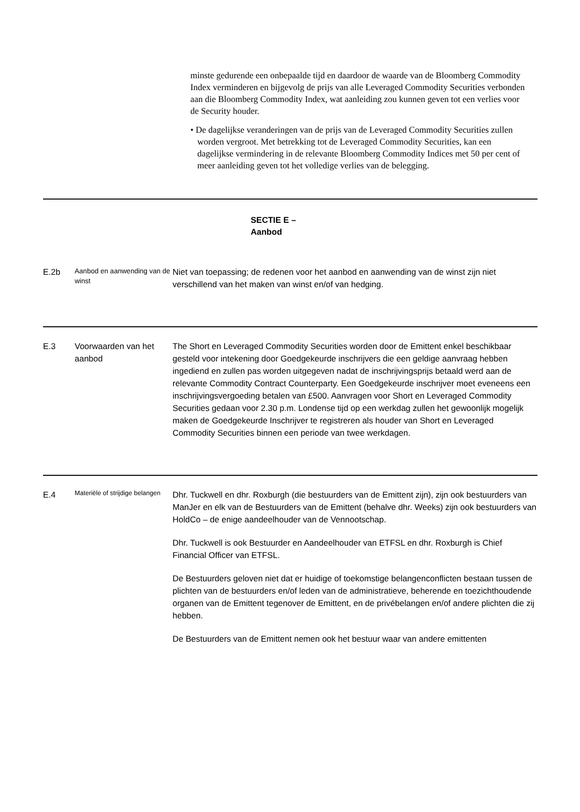minste gedurende een onbepaalde tijd en daardoor de waarde van de Bloomberg Commodity Index verminderen en bijgevolg de prijs van alle Leveraged Commodity Securities verbonden aan die Bloomberg Commodity Index, wat aanleiding zou kunnen geven tot een verlies voor de Security houder.
• De dagelijkse veranderingen van de prijs van de Leveraged Commodity Securities zullen worden vergroot. Met betrekking tot de Leveraged Commodity Securities, kan een dagelijkse vermindering in de relevante Bloomberg Commodity Indices met 50 per cent of meer aanleiding geven tot het volledige verlies van de belegging.
| SECTIE E – Aanbod | | |
| E.2b | Aanbod en aanwending van de winst | Niet van toepassing; de redenen voor het aanbod en aanwending van de winst zijn niet verschillend van het maken van winst en/of van hedging. |
| E.3 | Voorwaarden van het aanbod | The Short en Leveraged Commodity Securities worden door de Emittent enkel beschikbaar gesteld voor intekening door Goedgekeurde inschrijvers die een geldige aanvraag hebben ingediend en zullen pas worden uitgegeven nadat de inschrijvingsprijs betaald werd aan de relevante Commodity Contract Counterparty. Een Goedgekeurde inschrijver moet eveneens een inschrijvingsvergoeding betalen van £500. Aanvragen voor Short en Leveraged Commodity Securities gedaan voor 2.30 p.m. Londense tijd op een werkdag zullen het gewoonlijk mogelijk maken de Goedgekeurde Inschrijver te registreren als houder van Short en Leveraged Commodity Securities binnen een periode van twee werkdagen. |
| E.4 | Materiële of strijdige belangen | Dhr. Tuckwell en dhr. Roxburgh (die bestuurders van de Emittent zijn), zijn ook bestuurders van ManJer en elk van de Bestuurders van de Emittent (behalve dhr. Weeks) zijn ook bestuurders van HoldCo – de enige aandeelhouder van de Vennootschap. Dhr. Tuckwell is ook Bestuurder en Aandeelhouder van ETFSL en dhr. Roxburgh is Chief Financial Officer van ETFSL. De Bestuurders geloven niet dat er huidige of toekomstige belangenconflicten bestaan tussen de plichten van de bestuurders en/of leden van de administratieve, beherende en toezichthoudende organen van de Emittent tegenover de Emittent, en de privébelangen en/of andere plichten die zij hebben. De Bestuurders van de Emittent nemen ook het bestuur waar van andere emittenten |